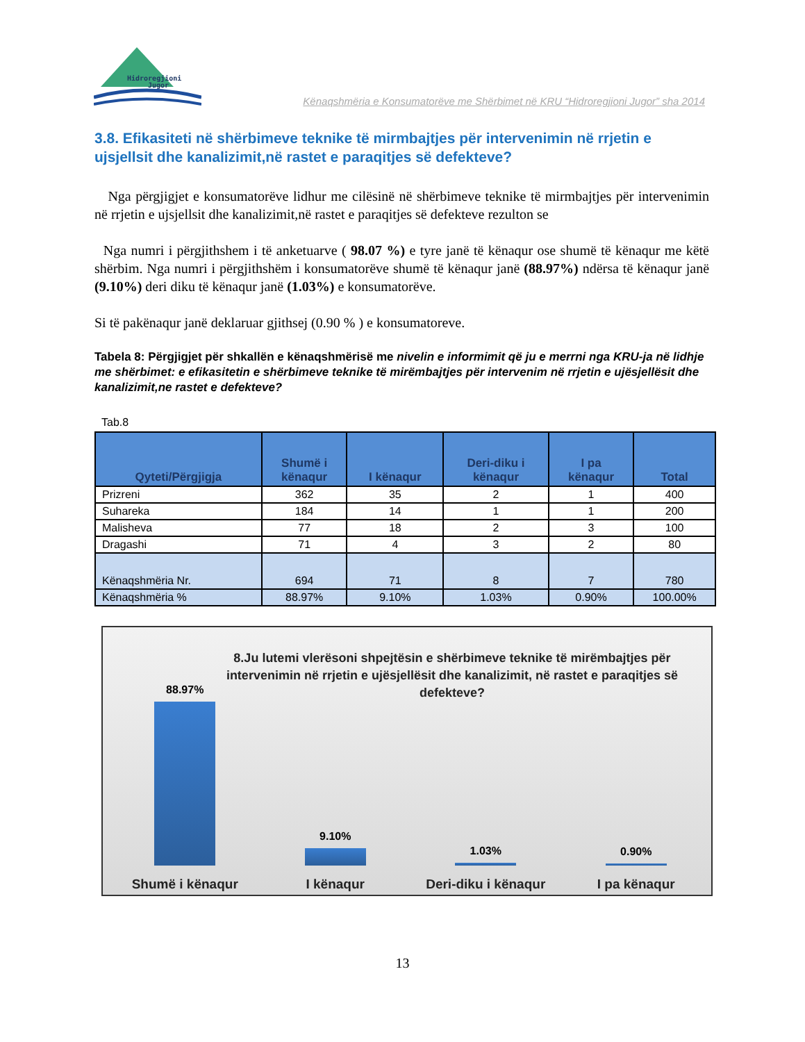Hidroregjioni
Jugor
Kënaqshmëria e Konsumatorëve me Shërbimet në KRU “Hidroregjioni Jugor” sha 2014
3.8. Efikasiteti në shërbimeve teknike të mirmbajtjes për intervenimin në rrjetin e ujsjellsit dhe kanalizimit,në rastet e paraqitjes së defekteve?
Nga përgjigjet e konsumatorëve lidhur me cilësinë në shërbimeve teknike të mirmbajtjes për intervenimin në rrjetin e ujsjellsit dhe kanalizimit,në rastet e paraqitjes së defekteve rezulton se
Nga numri i përgjithshem i të anketuarve ( 98.07 %) e tyre janë të kënaqur ose shumë të kënaqur me këtë shërbim. Nga numri i përgjithshëm i konsumatorëve shumë të kënaqur janë (88.97%) ndërsa të kënaqur janë (9.10%) deri diku të kënaqur janë (1.03%) e konsumatorëve.
Si të pakënaqur janë deklaruar gjithsej (0.90 % ) e konsumatoreve.
Tabela 8: Përgjigjet për shkallën e kënaqshmërisë me nivelin e informimit që ju e merrni nga KRU-ja në lidhje me shërbimet: e efikasitetin e shërbimeve teknike të mirëmbajtjes për intervenim në rrjetin e ujësjellësit dhe kanalizimit,ne rastet e defekteve?
Tab.8
| Qyteti/Përgjigja | Shumë i kënaqur | I kënaqur | Deri-diku i kënaqur | I pa kënaqur | Total |
| --- | --- | --- | --- | --- | --- |
| Prizreni | 362 | 35 | 2 | 1 | 400 |
| Suhareka | 184 | 14 | 1 | 1 | 200 |
| Malisheva | 77 | 18 | 2 | 3 | 100 |
| Dragashi | 71 | 4 | 3 | 2 | 80 |
| Kënaqshmëria Nr. | 694 | 71 | 8 | 7 | 780 |
| Kënaqshmëria % | 88.97% | 9.10% | 1.03% | 0.90% | 100.00% |
8.Ju lutemi vlerësoni shpejtësin e shërbimeve teknike të mirëmbajtjes për intervenimin në rrjetin e ujësjellësit dhe kanalizimit, në rastet e paraqitjes së defekteve?
88.97% 9.10% 1.03% 0.90%
Shumë i kënaqur I kënaqur Deri-diku i kënaqur I pa kënaqur
13